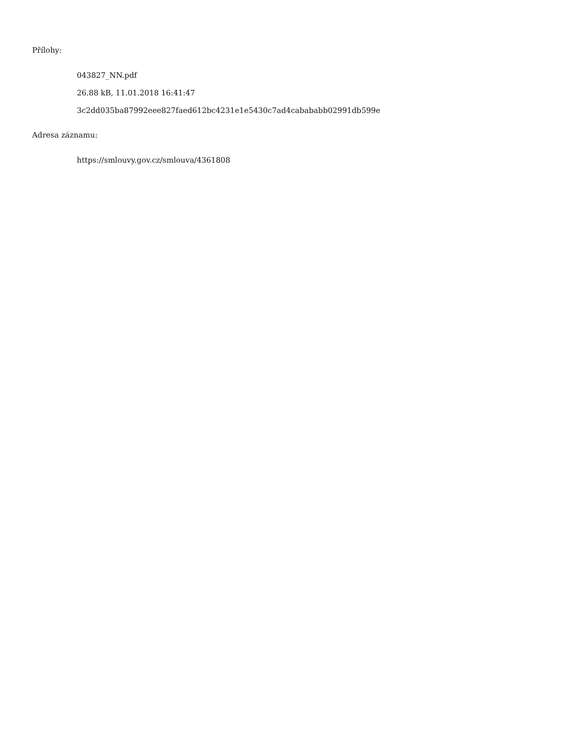Přílohy:
043827_NN.pdf
26.88 kB, 11.01.2018 16:41:47
3c2dd035ba87992eee827faed612bc4231e1e5430c7ad4cabababb02991db599e
Adresa záznamu:
https://smlouvy.gov.cz/smlouva/4361808